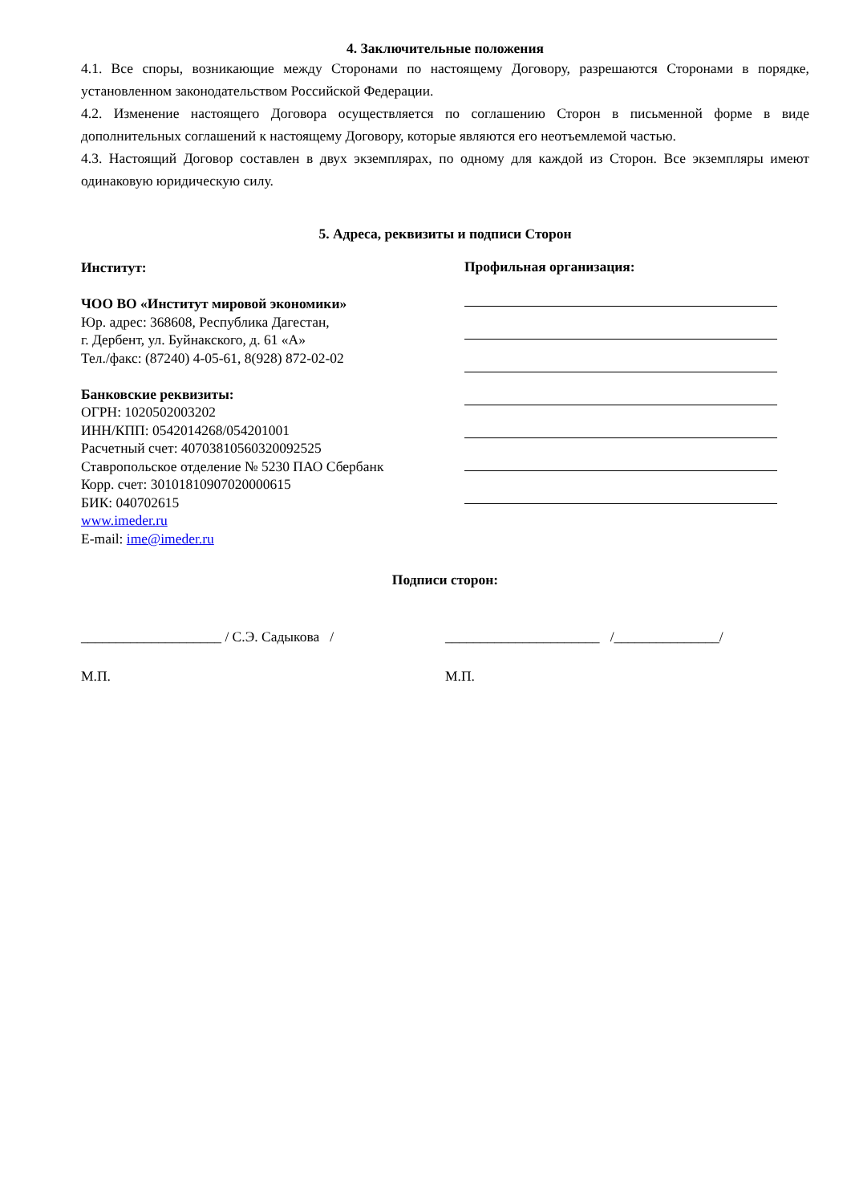4. Заключительные положения
4.1. Все споры, возникающие между Сторонами по настоящему Договору, разрешаются Сторонами в порядке, установленном законодательством Российской Федерации.
4.2. Изменение настоящего Договора осуществляется по соглашению Сторон в письменной форме в виде дополнительных соглашений к настоящему Договору, которые являются его неотъемлемой частью.
4.3. Настоящий Договор составлен в двух экземплярах, по одному для каждой из Сторон. Все экземпляры имеют одинаковую юридическую силу.
5. Адреса, реквизиты и подписи Сторон
Институт:
ЧОО ВО «Институт мировой экономики»
Юр. адрес: 368608, Республика Дагестан,
г. Дербент, ул. Буйнакского, д. 61 «А»
Тел./факс: (87240) 4-05-61, 8(928) 872-02-02
Банковские реквизиты:
ОГРН: 1020502003202
ИНН/КПП: 0542014268/054201001
Расчетный счет: 40703810560320092525
Ставропольское отделение № 5230 ПАО Сбербанк
Корр. счет: 30101810907020000615
БИК: 040702615
www.imeder.ru
E-mail: ime@imeder.ru
Профильная организация:
Подписи сторон:
____________________ / С.Э. Садыкова / ______________________ /_______________/
М.П. М.П.